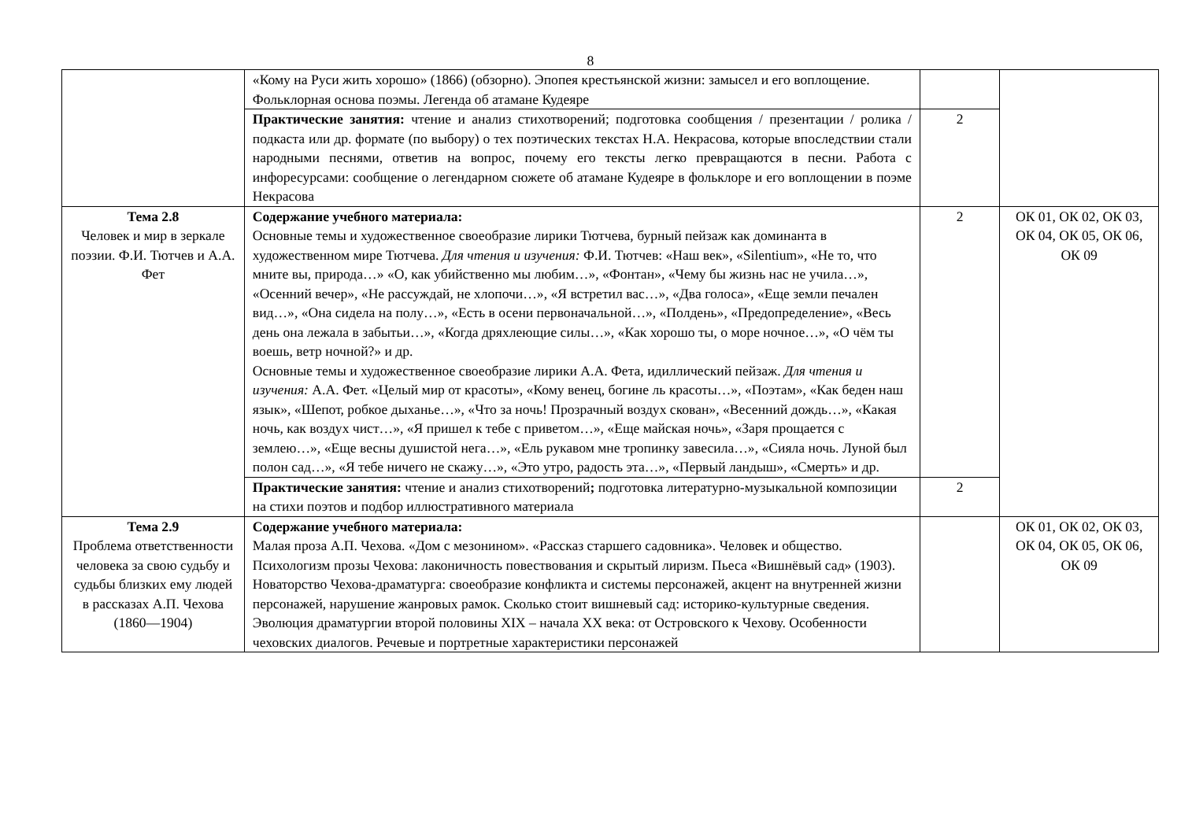8
| | «Кому на Руси жить хорошо» (1866) (обзорно). Эпопея крестьянской жизни: замысел и его воплощение. Фольклорная основа поэмы. Легенда об атамане Кудеяре | | |
| | Практические занятия: чтение и анализ стихотворений; подготовка сообщения / презентации / ролика / подкаста или др. формате (по выбору) о тех поэтических текстах Н.А. Некрасова, которые впоследствии стали народными песнями, ответив на вопрос, почему его тексты легко превращаются в песни. Работа с инфоресурсами: сообщение о легендарном сюжете об атамане Кудеяре в фольклоре и его воплощении в поэме Некрасова | 2 | |
| Тема 2.8 Человек и мир в зеркале поэзии. Ф.И. Тютчев и А.А. Фет | Содержание учебного материала: Основные темы и художественное своеобразие лирики Тютчева, бурный пейзаж как доминанта в художественном мире Тютчева. Для чтения и изучения: Ф.И. Тютчев: «Наш век», «Silentium», «Не то, что мните вы, природа…» «О, как убийственно мы любим…», «Фонтан», «Чему бы жизнь нас не учила…», «Осенний вечер», «Не рассуждай, не хлопочи…», «Я встретил вас…», «Два голоса», «Еще земли печален вид…», «Она сидела на полу…», «Есть в осени первоначальной…», «Полдень», «Предопределение», «Весь день она лежала в забытьи…», «Когда дряхлеющие силы…», «Как хорошо ты, о море ночное…», «О чём ты воешь, ветр ночной?» и др. Основные темы и художественное своеобразие лирики А.А. Фета, идиллический пейзаж. Для чтения и изучения: А.А. Фет. «Целый мир от красоты», «Кому венец, богине ль красоты…», «Поэтам», «Как беден наш язык», «Шепот, робкое дыханье…», «Что за ночь! Прозрачный воздух скован», «Весенний дождь…», «Какая ночь, как воздух чист…», «Я пришел к тебе с приветом…», «Еще майская ночь», «Заря прощается с землею…», «Еще весны душистой нега…», «Ель рукавом мне тропинку завесила…», «Сияла ночь. Луной был полон сад…», «Я тебе ничего не скажу…», «Это утро, радость эта…», «Первый ландыш», «Смерть» и др. | 2 | ОК 01, ОК 02, ОК 03, ОК 04, ОК 05, ОК 06, ОК 09 |
| | Практические занятия: чтение и анализ стихотворений ; подготовка литературно-музыкальной композиции на стихи поэтов и подбор иллюстративного материала | 2 | |
| Тема 2.9 Проблема ответственности человека за свою судьбу и судьбы близких ему людей в рассказах А.П. Чехова (1860—1904) | Содержание учебного материала: Малая проза А.П. Чехова. «Дом с мезонином». «Рассказ старшего садовника». Человек и общество. Психологизм прозы Чехова: лаконичность повествования и скрытый лиризм. Пьеса «Вишнёвый сад» (1903). Новаторство Чехова-драматурга: своеобразие конфликта и системы персонажей, акцент на внутренней жизни персонажей, нарушение жанровых рамок. Сколько стоит вишневый сад: историко-культурные сведения. Эволюция драматургии второй половины XIX – начала XX века: от Островского к Чехову. Особенности чеховских диалогов. Речевые и портретные характеристики персонажей | | ОК 01, ОК 02, ОК 03, ОК 04, ОК 05, ОК 06, ОК 09 |